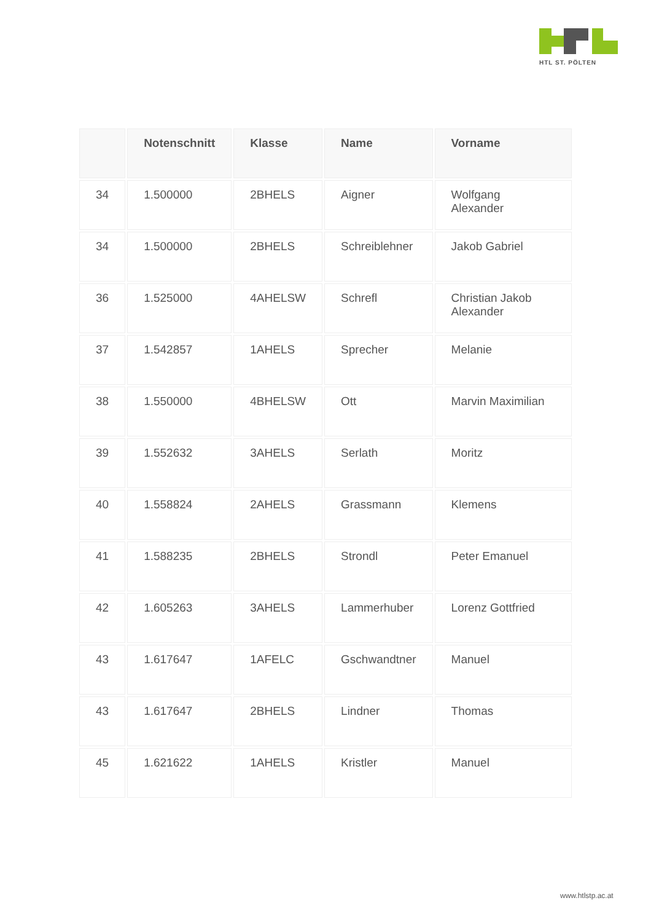HTL ST. PÖLTEN
| | Notenschnitt | Klasse | Name | Vorname |
| --- | --- | --- | --- | --- |
| 34 | 1.500000 | 2BHELS | Aigner | Wolfgang Alexander |
| 34 | 1.500000 | 2BHELS | Schreiblehner | Jakob Gabriel |
| 36 | 1.525000 | 4AHELSW | Schrefl | Christian Jakob Alexander |
| 37 | 1.542857 | 1AHELS | Sprecher | Melanie |
| 38 | 1.550000 | 4BHELSW | Ott | Marvin Maximilian |
| 39 | 1.552632 | 3AHELS | Serlath | Moritz |
| 40 | 1.558824 | 2AHELS | Grassmann | Klemens |
| 41 | 1.588235 | 2BHELS | Strondl | Peter Emanuel |
| 42 | 1.605263 | 3AHELS | Lammerhuber | Lorenz Gottfried |
| 43 | 1.617647 | 1AFELC | Gschwandtner | Manuel |
| 43 | 1.617647 | 2BHELS | Lindner | Thomas |
| 45 | 1.621622 | 1AHELS | Kristler | Manuel |
www.htlstp.ac.at